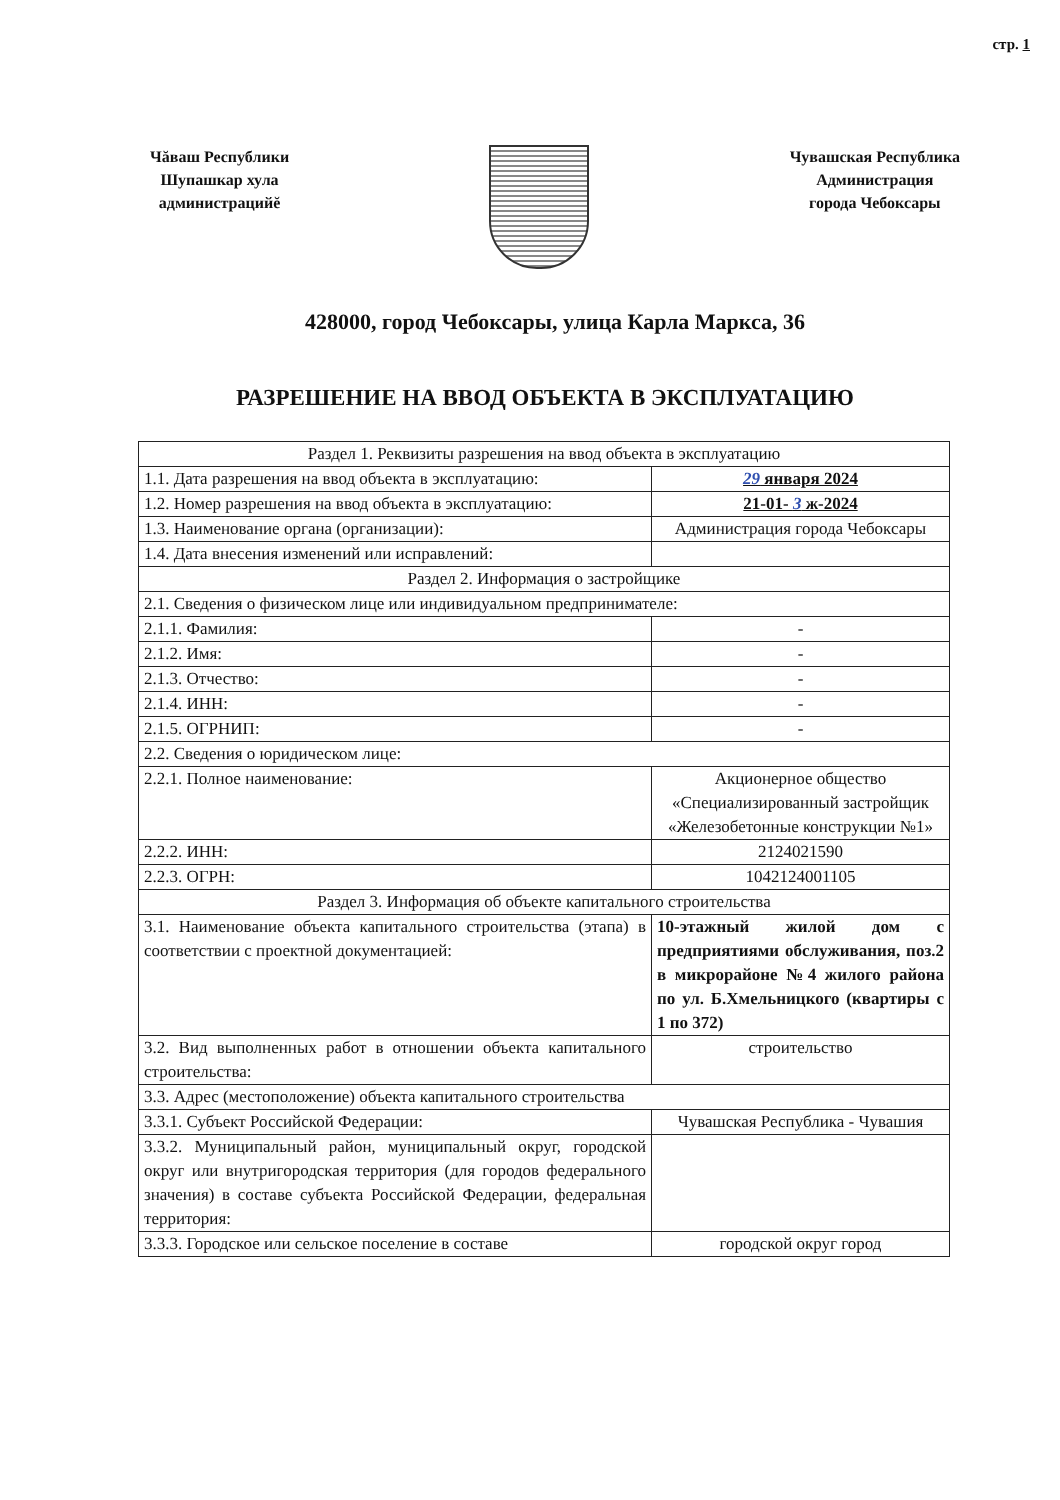стр. 1
Чăваш Республики
Шупашкар хула
администрацийĕ
Чувашская Республика
Администрация
города Чебоксары
428000, город Чебоксары, улица Карла Маркса, 36
РАЗРЕШЕНИЕ НА ВВОД ОБЪЕКТА В ЭКСПЛУАТАЦИЮ
| Раздел 1. Реквизиты разрешения на ввод объекта в эксплуатацию | |
| 1.1. Дата разрешения на ввод объекта в эксплуатацию: | 29 января 2024 |
| 1.2. Номер разрешения на ввод объекта в эксплуатацию: | 21-01- 3 ж-2024 |
| 1.3. Наименование органа (организации): | Администрация города Чебоксары |
| 1.4. Дата внесения изменений или исправлений: | |
| Раздел 2. Информация о застройщике | |
| 2.1. Сведения о физическом лице или индивидуальном предпринимателе: | |
| 2.1.1. Фамилия: | - |
| 2.1.2. Имя: | - |
| 2.1.3. Отчество: | - |
| 2.1.4. ИНН: | - |
| 2.1.5. ОГРНИП: | - |
| 2.2. Сведения о юридическом лице: | |
| 2.2.1. Полное наименование: | Акционерное общество «Специализированный застройщик «Железобетонные конструкции №1» |
| 2.2.2. ИНН: | 2124021590 |
| 2.2.3. ОГРН: | 1042124001105 |
| Раздел 3. Информация об объекте капитального строительства | |
| 3.1. Наименование объекта капитального строительства (этапа) в соответствии с проектной документацией: | 10-этажный жилой дом с предприятиями обслуживания, поз.2 в микрорайоне №4 жилого района по ул. Б.Хмельницкого (квартиры с 1 по 372) |
| 3.2. Вид выполненных работ в отношении объекта капитального строительства: | строительство |
| 3.3. Адрес (местоположение) объекта капитального строительства | |
| 3.3.1. Субъект Российской Федерации: | Чувашская Республика - Чувашия |
| 3.3.2. Муниципальный район, муниципальный округ, городской округ или внутригородская территория (для городов федерального значения) в составе субъекта Российской Федерации, федеральная территория: | |
| 3.3.3. Городское или сельское поселение в составе | городской округ город |